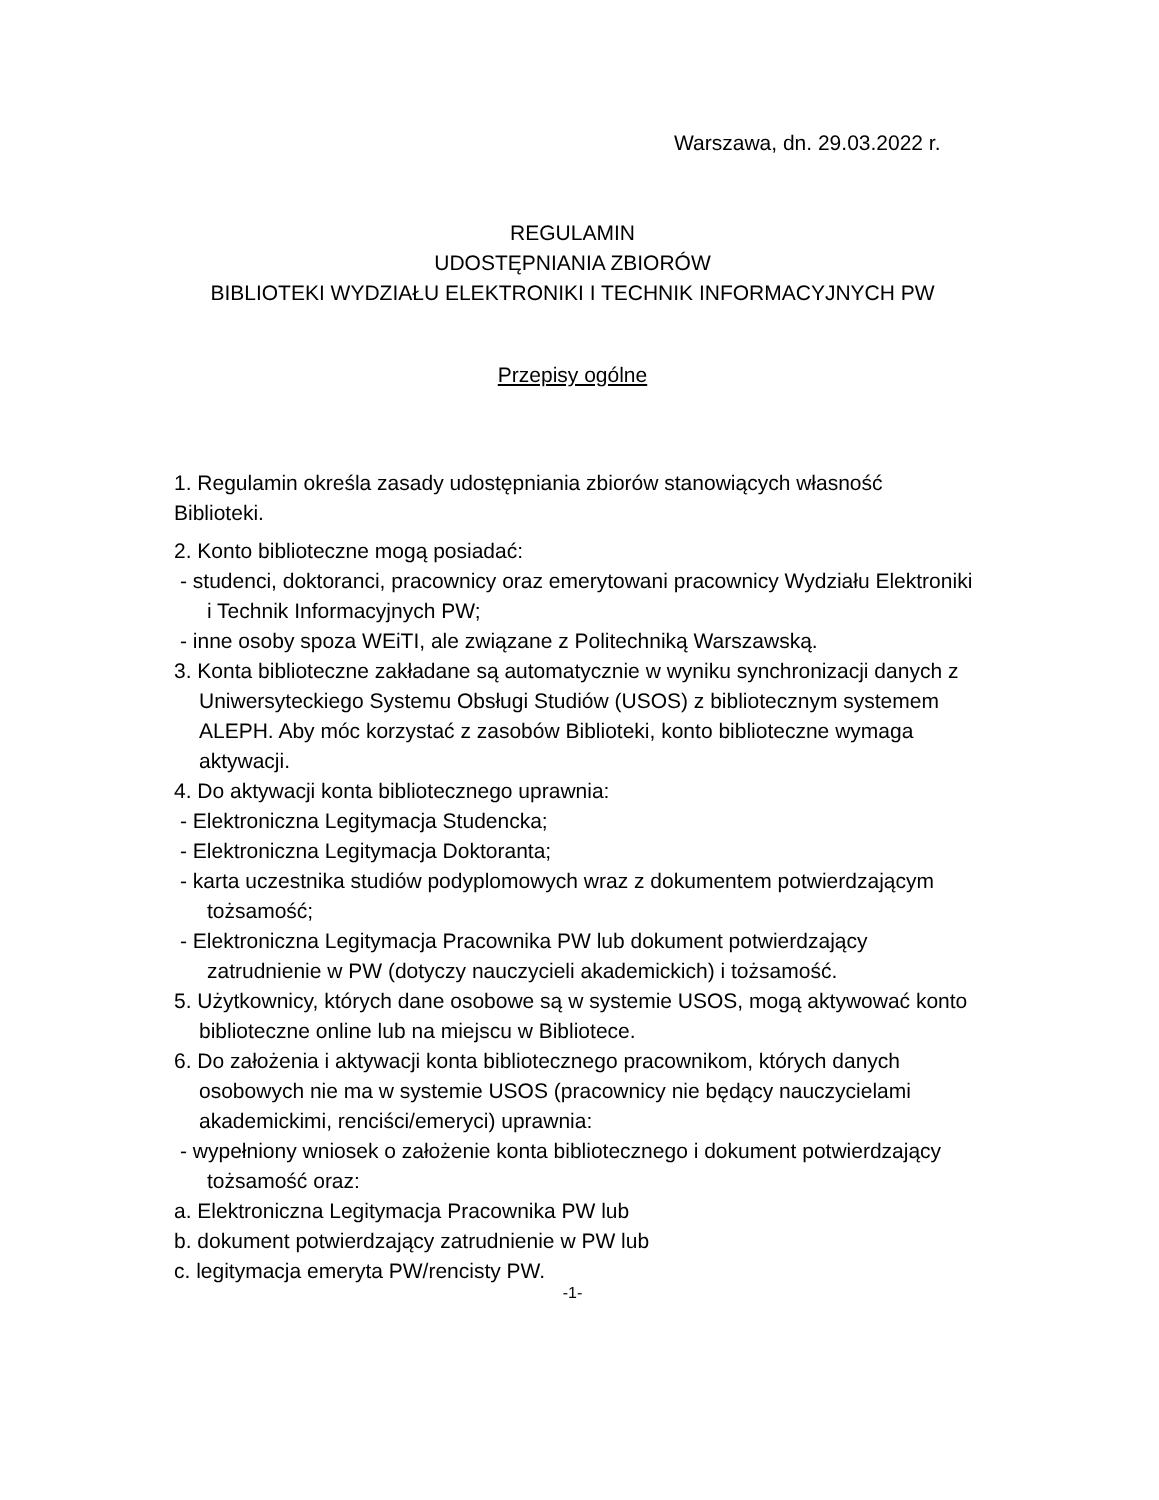Warszawa, dn. 29.03.2022 r.
REGULAMIN
UDOSTĘPNIANIA ZBIORÓW
BIBLIOTEKI WYDZIAŁU ELEKTRONIKI I TECHNIK INFORMACYJNYCH PW
Przepisy ogólne
1. Regulamin określa zasady udostępniania zbiorów stanowiących własność Biblioteki.
2. Konto biblioteczne mogą posiadać:
- studenci, doktoranci, pracownicy oraz emerytowani pracownicy Wydziału Elektroniki i Technik Informacyjnych PW;
- inne osoby spoza WEiTI, ale związane z Politechniką Warszawską.
3. Konta biblioteczne zakładane są automatycznie w wyniku synchronizacji danych z Uniwersyteckiego Systemu Obsługi Studiów (USOS) z bibliotecznym systemem ALEPH. Aby móc korzystać z zasobów Biblioteki, konto biblioteczne wymaga aktywacji.
4. Do aktywacji konta bibliotecznego uprawnia:
- Elektroniczna Legitymacja Studencka;
- Elektroniczna Legitymacja Doktoranta;
- karta uczestnika studiów podyplomowych wraz z dokumentem potwierdzającym tożsamość;
- Elektroniczna Legitymacja Pracownika PW lub dokument potwierdzający zatrudnienie w PW (dotyczy nauczycieli akademickich) i tożsamość.
5. Użytkownicy, których dane osobowe są w systemie USOS, mogą aktywować konto biblioteczne online lub na miejscu w Bibliotece.
6. Do założenia i aktywacji konta bibliotecznego pracownikom, których danych osobowych nie ma w systemie USOS (pracownicy nie będący nauczycielami akademickimi, renciści/emeryci) uprawnia:
- wypełniony wniosek o założenie konta bibliotecznego i dokument potwierdzający tożsamość oraz:
a. Elektroniczna Legitymacja Pracownika PW lub
b. dokument potwierdzający zatrudnienie w PW lub
c. legitymacja emeryta PW/rencisty PW.
-1-